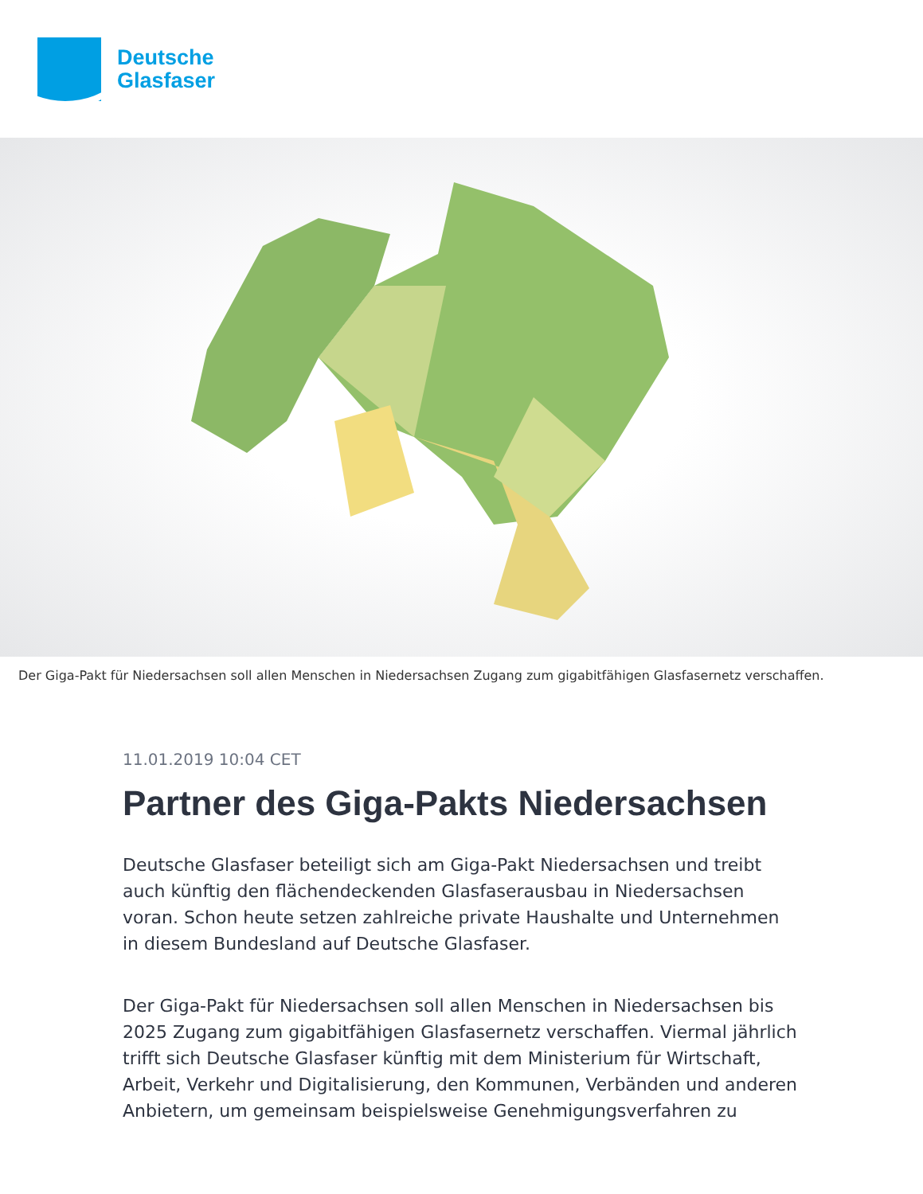Deutsche
Glasfaser
Der Giga-Pakt für Niedersachsen soll allen Menschen in Niedersachsen Zugang zum gigabitfähigen Glasfasernetz verschaffen.
11.01.2019 10:04 CET
Partner des Giga-Pakts Niedersachsen
Deutsche Glasfaser beteiligt sich am Giga-Pakt Niedersachsen und treibt auch künftig den flächendeckenden Glasfaserausbau in Niedersachsen voran. Schon heute setzen zahlreiche private Haushalte und Unternehmen in diesem Bundesland auf Deutsche Glasfaser.
Der Giga-Pakt für Niedersachsen soll allen Menschen in Niedersachsen bis 2025 Zugang zum gigabitfähigen Glasfasernetz verschaffen. Viermal jährlich trifft sich Deutsche Glasfaser künftig mit dem Ministerium für Wirtschaft, Arbeit, Verkehr und Digitalisierung, den Kommunen, Verbänden und anderen Anbietern, um gemeinsam beispielsweise Genehmigungsverfahren zu